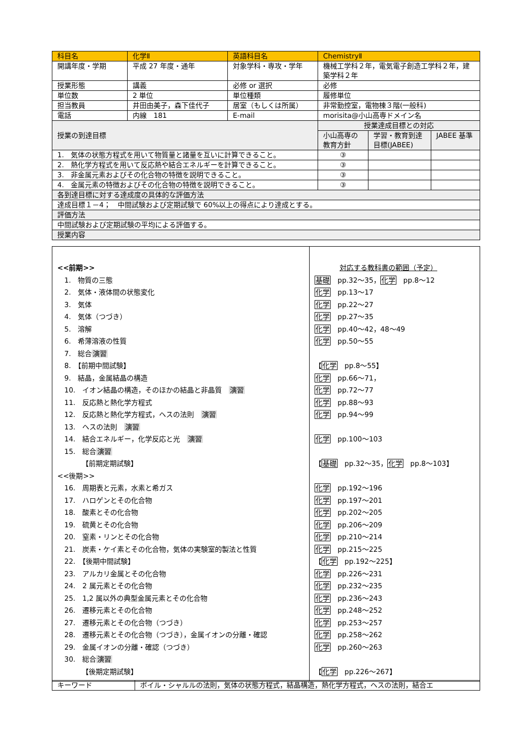| 科目名 | 化学Ⅱ | 英語科目名 | ChemistryⅡ | | |
| 開講年度・学期 | 平成 27 年度・通年 | 対象学科・専攻・学年 | 機械工学科２年，電気電子創造工学科２年，建築学科２年 | | |
| 授業形態 | 講義 | 必修 or 選択 | 必修 | | |
| 単位数 | 2 単位 | 単位種類 | 履修単位 | | |
| 担当教員 | 井田由美子，森下佳代子 | 居室（もしくは所属） | 非常勤控室，電物棟３階(一般科) | | |
| 電話 | 内線 181 | E-mail | morisita@小山高専ドメイン名 | | |
| 授業の到達目標 | | | 授業達成目標との対応 | | |
| | | | 小山高専の教育方針 | 学習・教育到達目標(JABEE) | JABEE 基準 |
| 1. 気体の状態方程式を用いて物質量と諸量を互いに計算できること。 | | | ③ | | |
| 2. 熱化学方程式を用いて反応熱や結合エネルギーを計算できること。 | | | ③ | | |
| 3. 非金属元素およびその化合物の特徴を説明できること。 | | | ③ | | |
| 4. 金属元素の特徴およびその化合物の特徴を説明できること。 | | | ③ | | |
| 各到達目標に対する達成度の具体的な評価方法 | | | | | |
| 達成目標１－4； 中間試験および定期試験で 60%以上の得点により達成とする。 | | | | | |
| 評価方法 | | | | | |
| 中間試験および定期試験の平均による評価する。 | | | | | |
| 授業内容 | | | | | |
| <<前期>> 1. 物質の三態 2. 気体・液体間の状態変化 3. 気体 4. 気体（つづき） 5. 溶解 6. 希薄溶液の性質 7. 総合 演習 8. 【前期中間試験】 9. 結晶，金属結晶の構造 10. イオン結晶の構造，そのほかの結晶と非晶質 演習 11. 反応熱と熱化学方程式 12. 反応熱と熱化学方程式，ヘスの法則 演習 13. ヘスの法則 演習 14. 結合エネルギー，化学反応と光 演習 15. 総合 演習 【前期定期試験】 <<後期>> 16. 周期表と元素，水素と希ガス 17. ハロゲンとその化合物 18. 酸素とその化合物 19. 硫黄とその化合物 20. 窒素・リンとその化合物 21. 炭素・ケイ素とその化合物，気体の実験室的製法と性質 22. 【後期中間試験】 23. アルカリ金属とその化合物 24. 2 属元素とその化合物 25. 1,2 属以外の典型金属元素とその化合物 26. 遷移元素とその化合物 27. 遷移元素とその化合物（つづき） 28. 遷移元素とその化合物（つづき），金属イオンの分離・確認 29. 金属イオンの分離・確認（つづき） 30. 総合 演習 【後期定期試験】 | 対応する教科書の範囲（予定） 基礎 pp.32～35， 化学 pp.8～12 化学 pp.13～17 化学 pp.22～27 化学 pp.27～35 化学 pp.40～42，48～49 化学 pp.50～55 【 化学 pp.8～55】 化学 pp.66～71， 化学 pp.72～77 化学 pp.88～93 化学 pp.94～99 化学 pp.100～103 【 基礎 pp.32～35， 化学 pp.8～103】 化学 pp.192～196 化学 pp.197～201 化学 pp.202～205 化学 pp.206～209 化学 pp.210～214 化学 pp.215～225 【 化学 pp.192～225】 化学 pp.226～231 化学 pp.232～235 化学 pp.236～243 化学 pp.248～252 化学 pp.253～257 化学 pp.258～262 化学 pp.260～263 【 化学 pp.226～267】 |
| キーワード | ボイル・シャルルの法則，気体の状態方程式，結晶構造，熱化学方程式，ヘスの法則，結合エ |